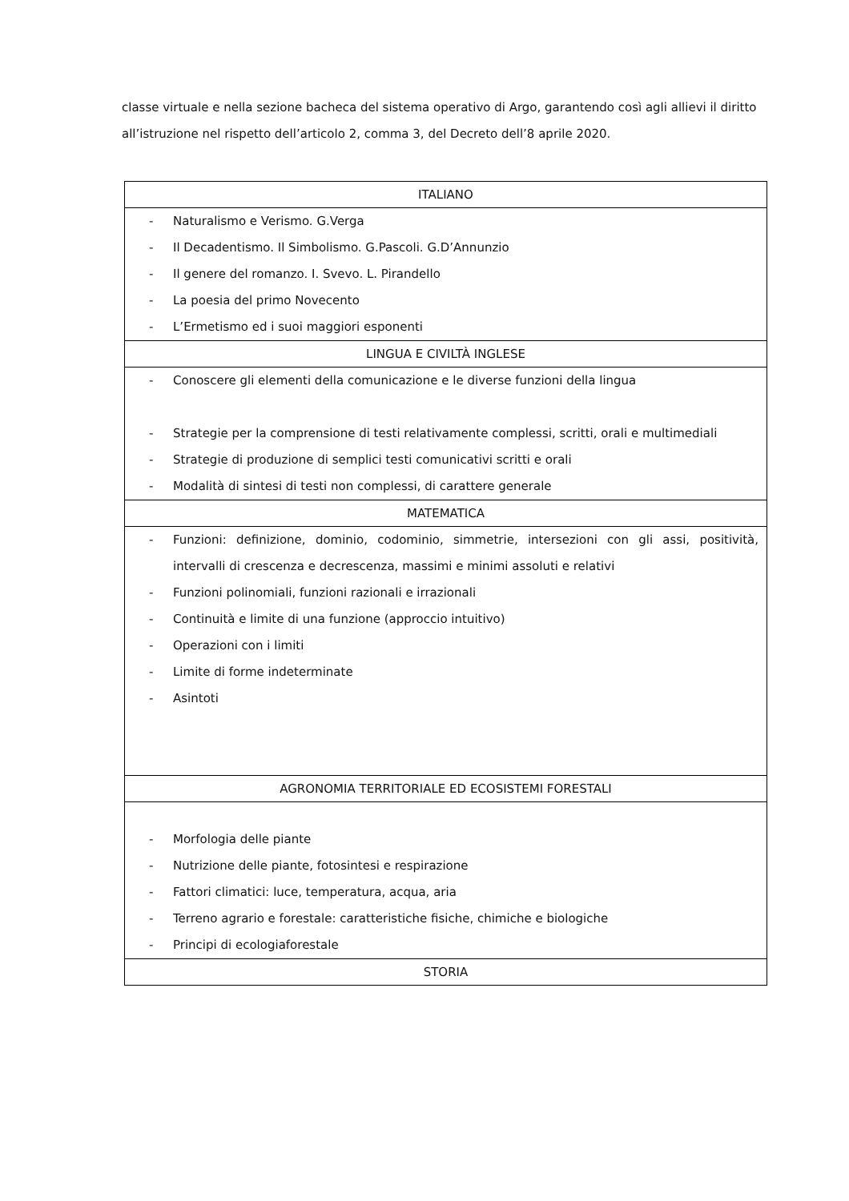classe virtuale e nella sezione bacheca del sistema operativo di Argo, garantendo così agli allievi il diritto all’istruzione nel rispetto dell’articolo 2, comma 3, del Decreto dell’8 aprile 2020.
| ITALIANO |
| - Naturalismo e Verismo. G.Verga - Il Decadentismo. Il Simbolismo. G.Pascoli. G.D’Annunzio - Il genere del romanzo. I. Svevo. L. Pirandello - La poesia del primo Novecento - L’Ermetismo ed i suoi maggiori esponenti |
| LINGUA E CIVILTÀ INGLESE |
| - Conoscere gli elementi della comunicazione e le diverse funzioni della lingua - Strategie per la comprensione di testi relativamente complessi, scritti, orali e multimediali - Strategie di produzione di semplici testi comunicativi scritti e orali - Modalità di sintesi di testi non complessi, di carattere generale |
| MATEMATICA |
| - Funzioni: definizione, dominio, codominio, simmetrie, intersezioni con gli assi, positività, intervalli di crescenza e decrescenza, massimi e minimi assoluti e relativi - Funzioni polinomiali, funzioni razionali e irrazionali - Continuità e limite di una funzione (approccio intuitivo) - Operazioni con i limiti - Limite di forme indeterminate - Asintoti |
| AGRONOMIA TERRITORIALE ED ECOSISTEMI FORESTALI |
| - Morfologia delle piante - Nutrizione delle piante, fotosintesi e respirazione - Fattori climatici: luce, temperatura, acqua, aria - Terreno agrario e forestale: caratteristiche fisiche, chimiche e biologiche - Principi di ecologiaforestale |
| STORIA |